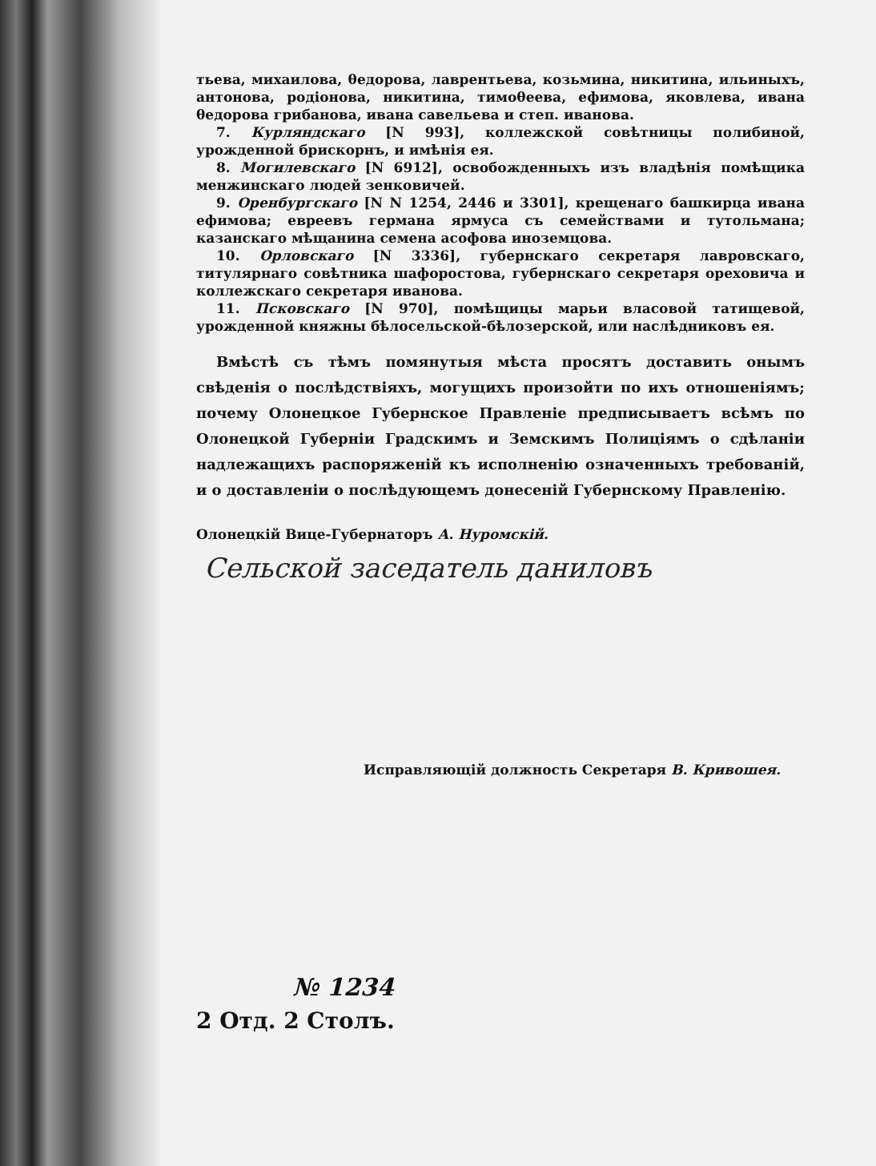тьева, михаилова, θедорова, лаврентьева, козьмина, никитина, ильиныхъ, антонова, родіонова, никитина, тимоθеева, ефимова, яковлева, ивана θедорова грибанова, ивана савельева и степ. иванова.
7. Курляндскаго [N 993], коллежской совѣтницы полибиной, урожденной брискорнъ, и имѣнія ея.
8. Могилевскаго [N 6912], освобожденныхъ изъ владѣнія помѣщика менжинскаго людей зенковичей.
9. Оренбургскаго [N N 1254, 2446 и 3301], крещенаго башкирца ивана ефимова; евреевъ германа ярмуса съ семействами и тутольмана; казанскаго мѣщанина семена асофова иноземцова.
10. Орловскаго [N 3336], губернскаго секретаря лавровскаго, титулярнаго совѣтника шафоростова, губернскаго секретаря ореховича и коллежскаго секретаря иванова.
11. Псковскаго [N 970], помѣщицы марьи власовой татищевой, урожденной княжны бѣлосельской-бѣлозерской, или наслѣдниковъ ея.
Вмѣстѣ съ тѣмъ помянутыя мѣста просятъ доставить онымъ свѣденія о послѣдствіяхъ, могущихъ произойти по ихъ отношеніямъ; почему Олонецкое Губернское Правленіе предписываетъ всѣмъ по Олонецкой Губерніи Градскимъ и Земскимъ Полиціямъ о сдѣланіи надлежащихъ распоряженій къ исполненію означенныхъ требованій, и о доставленіи о послѣдующемъ донесеній Губернскому Правленію.
Олонецкій Вице-Губернаторъ А. Нуромскій.
Сельской заседатель даниловъ
Исправляющій должность Секретаря В. Кривошея.
№ 1234
2 Отд. 2 Столъ.